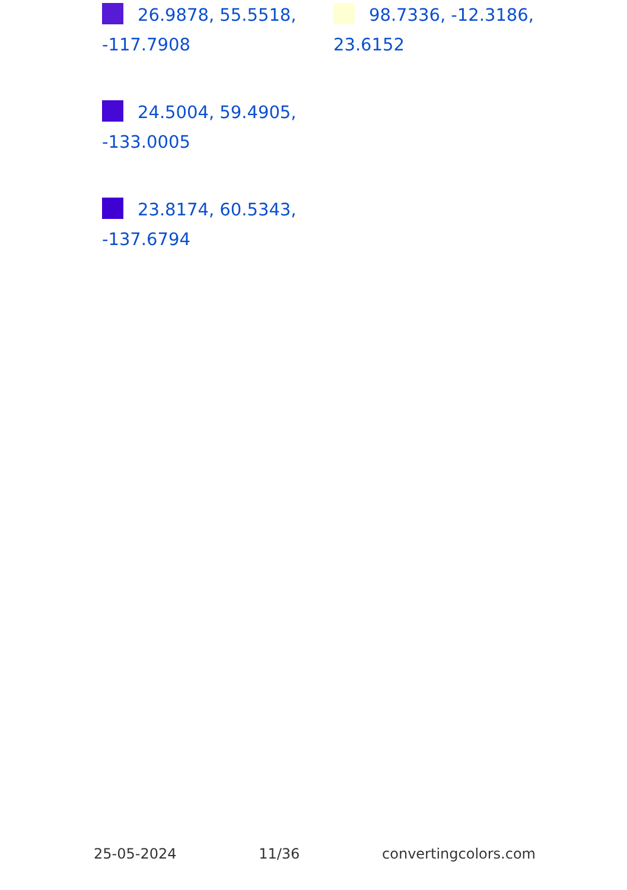26.9878, 55.5518, -117.7908
98.7336, -12.3186, 23.6152
24.5004, 59.4905, -133.0005
23.8174, 60.5343, -137.6794
25-05-2024 11/36 convertingcolors.com